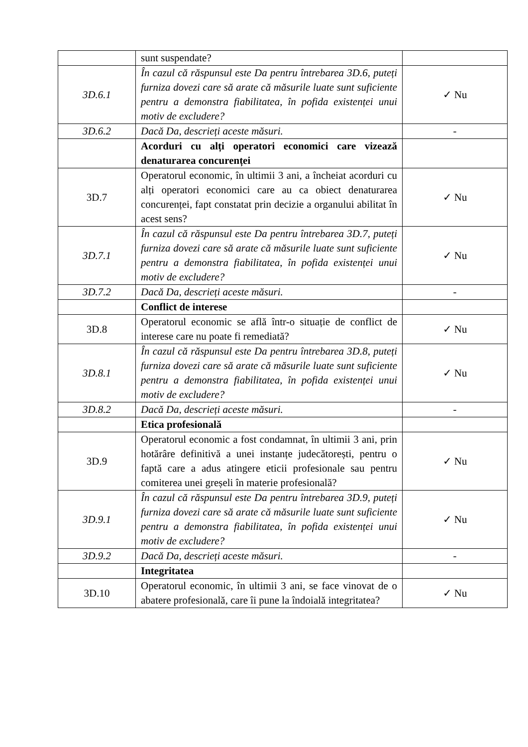| | sunt suspendate? | |
| 3D.6.1 | În cazul că răspunsul este Da pentru întrebarea 3D.6, puteți furniza dovezi care să arate că măsurile luate sunt suficiente pentru a demonstra fiabilitatea, în pofida existenței unui motiv de excludere? | ✓ Nu |
| 3D.6.2 | Dacă Da, descrieți aceste măsuri. | - |
| | Acorduri cu alți operatori economici care vizează denaturarea concurenței | |
| 3D.7 | Operatorul economic, în ultimii 3 ani, a încheiat acorduri cu alți operatori economici care au ca obiect denaturarea concurenței, fapt constatat prin decizie a organului abilitat în acest sens? | ✓ Nu |
| 3D.7.1 | În cazul că răspunsul este Da pentru întrebarea 3D.7, puteți furniza dovezi care să arate că măsurile luate sunt suficiente pentru a demonstra fiabilitatea, în pofida existenței unui motiv de excludere? | ✓ Nu |
| 3D.7.2 | Dacă Da, descrieți aceste măsuri. | - |
| | Conflict de interese | |
| 3D.8 | Operatorul economic se află într-o situație de conflict de interese care nu poate fi remediată? | ✓ Nu |
| 3D.8.1 | În cazul că răspunsul este Da pentru întrebarea 3D.8, puteți furniza dovezi care să arate că măsurile luate sunt suficiente pentru a demonstra fiabilitatea, în pofida existenței unui motiv de excludere? | ✓ Nu |
| 3D.8.2 | Dacă Da, descrieți aceste măsuri. | - |
| | Etica profesională | |
| 3D.9 | Operatorul economic a fost condamnat, în ultimii 3 ani, prin hotărâre definitivă a unei instanțe judecătorești, pentru o faptă care a adus atingere eticii profesionale sau pentru comiterea unei greșeli în materie profesională? | ✓ Nu |
| 3D.9.1 | În cazul că răspunsul este Da pentru întrebarea 3D.9, puteți furniza dovezi care să arate că măsurile luate sunt suficiente pentru a demonstra fiabilitatea, în pofida existenței unui motiv de excludere? | ✓ Nu |
| 3D.9.2 | Dacă Da, descrieți aceste măsuri. | - |
| | Integritatea | |
| 3D.10 | Operatorul economic, în ultimii 3 ani, se face vinovat de o abatere profesională, care îi pune la îndoială integritatea? | ✓ Nu |